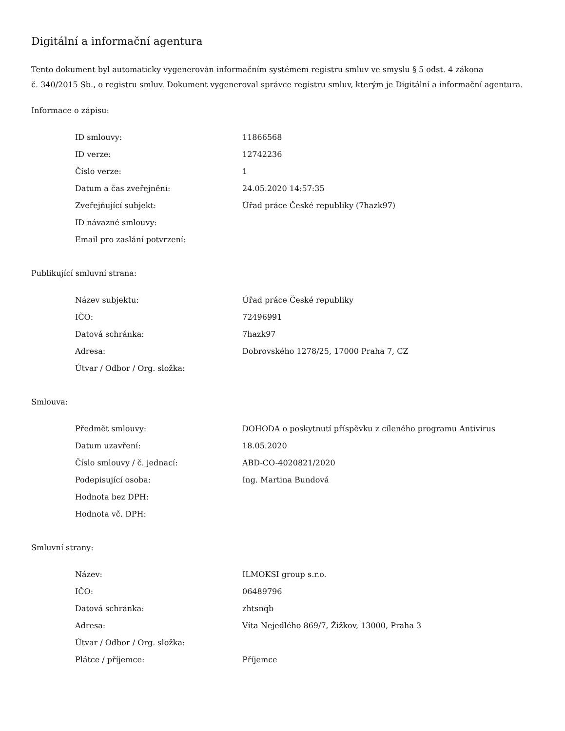Digitální a informační agentura
Tento dokument byl automaticky vygenerován informačním systémem registru smluv ve smyslu § 5 odst. 4 zákona
č. 340/2015 Sb., o registru smluv. Dokument vygeneroval správce registru smluv, kterým je Digitální a informační agentura.
Informace o zápisu:
| ID smlouvy: | 11866568 |
| ID verze: | 12742236 |
| Číslo verze: | 1 |
| Datum a čas zveřejnění: | 24.05.2020 14:57:35 |
| Zveřejňující subjekt: | Úřad práce České republiky (7hazk97) |
| ID návazné smlouvy: | |
| Email pro zaslání potvrzení: | |
Publikující smluvní strana:
| Název subjektu: | Úřad práce České republiky |
| IČO: | 72496991 |
| Datová schránka: | 7hazk97 |
| Adresa: | Dobrovského 1278/25, 17000 Praha 7, CZ |
| Útvar / Odbor / Org. složka: | |
Smlouva:
| Předmět smlouvy: | DOHODA o poskytnutí příspěvku z cíleného programu Antivirus |
| Datum uzavření: | 18.05.2020 |
| Číslo smlouvy / č. jednací: | ABD-CO-4020821/2020 |
| Podepisující osoba: | Ing. Martina Bundová |
| Hodnota bez DPH: | |
| Hodnota vč. DPH: | |
Smluvní strany:
| Název: | ILMOKSI group s.r.o. |
| IČO: | 06489796 |
| Datová schránka: | zhtsnqb |
| Adresa: | Víta Nejedlého 869/7, Žižkov, 13000, Praha 3 |
| Útvar / Odbor / Org. složka: | |
| Plátce / příjemce: | Příjemce |